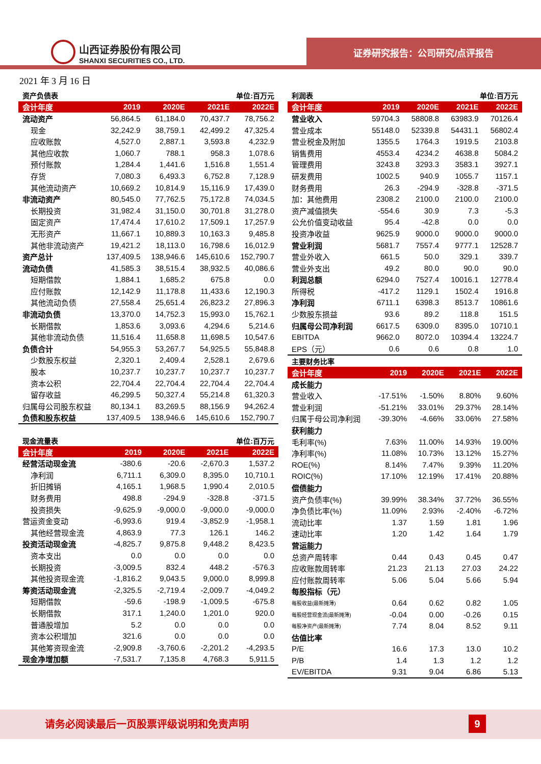山西证券股份有限公司
SHANXI SECURITIES CO., LTD.
证券研究报告：公司研究/点评报告
2021 年 3 月 16 日
| 资产负债表 | 单位:百万元 | | | |
| 会计年度 | 2019 | 2020E | 2021E | 2022E |
| 流动资产 | 56,864.5 | 61,184.0 | 70,437.7 | 78,756.2 |
| 现金 | 32,242.9 | 38,759.1 | 42,499.2 | 47,325.4 |
| 应收账款 | 4,527.0 | 2,887.1 | 3,593.8 | 4,232.9 |
| 其他应收款 | 1,060.7 | 788.1 | 958.3 | 1,078.6 |
| 预付账款 | 1,284.4 | 1,441.6 | 1,516.8 | 1,551.4 |
| 存货 | 7,080.3 | 6,493.3 | 6,752.8 | 7,128.9 |
| 其他流动资产 | 10,669.2 | 10,814.9 | 15,116.9 | 17,439.0 |
| 非流动资产 | 80,545.0 | 77,762.5 | 75,172.8 | 74,034.5 |
| 长期投资 | 31,982.4 | 31,150.0 | 30,701.8 | 31,278.0 |
| 固定资产 | 17,474.4 | 17,610.2 | 17,509.1 | 17,257.9 |
| 无形资产 | 11,667.1 | 10,889.3 | 10,163.3 | 9,485.8 |
| 其他非流动资产 | 19,421.2 | 18,113.0 | 16,798.6 | 16,012.9 |
| 资产总计 | 137,409.5 | 138,946.6 | 145,610.6 | 152,790.7 |
| 流动负债 | 41,585.3 | 38,515.4 | 38,932.5 | 40,086.6 |
| 短期借款 | 1,884.1 | 1,685.2 | 675.8 | 0.0 |
| 应付账款 | 12,142.9 | 11,178.8 | 11,433.6 | 12,190.3 |
| 其他流动负债 | 27,558.4 | 25,651.4 | 26,823.2 | 27,896.3 |
| 非流动负债 | 13,370.0 | 14,752.3 | 15,993.0 | 15,762.1 |
| 长期借款 | 1,853.6 | 3,093.6 | 4,294.6 | 5,214.6 |
| 其他非流动负债 | 11,516.4 | 11,658.8 | 11,698.5 | 10,547.6 |
| 负债合计 | 54,955.3 | 53,267.7 | 54,925.5 | 55,848.8 |
| 少数股东权益 | 2,320.1 | 2,409.4 | 2,528.1 | 2,679.6 |
| 股本 | 10,237.7 | 10,237.7 | 10,237.7 | 10,237.7 |
| 资本公积 | 22,704.4 | 22,704.4 | 22,704.4 | 22,704.4 |
| 留存收益 | 46,299.5 | 50,327.4 | 55,214.8 | 61,320.3 |
| 归属母公司股东权益 | 80,134.1 | 83,269.5 | 88,156.9 | 94,262.4 |
| 负债和股东权益 | 137,409.5 | 138,946.6 | 145,610.6 | 152,790.7 |
| 现金流量表 | 单位:百万元 | | | |
| 会计年度 | 2019 | 2020E | 2021E | 2022E |
| 经营活动现金流 | -380.6 | -20.6 | -2,670.3 | 1,537.2 |
| 净利润 | 6,711.1 | 6,309.0 | 8,395.0 | 10,710.1 |
| 折旧摊销 | 4,165.1 | 1,968.5 | 1,990.4 | 2,010.5 |
| 财务费用 | 498.8 | -294.9 | -328.8 | -371.5 |
| 投资损失 | -9,625.9 | -9,000.0 | -9,000.0 | -9,000.0 |
| 营运资金变动 | -6,993.6 | 919.4 | -3,852.9 | -1,958.1 |
| 其他经营现金流 | 4,863.9 | 77.3 | 126.1 | 146.2 |
| 投资活动现金流 | -4,825.7 | 9,875.8 | 9,448.2 | 8,423.5 |
| 资本支出 | 0.0 | 0.0 | 0.0 | 0.0 |
| 长期投资 | -3,009.5 | 832.4 | 448.2 | -576.3 |
| 其他投资现金流 | -1,816.2 | 9,043.5 | 9,000.0 | 8,999.8 |
| 筹资活动现金流 | -2,325.5 | -2,719.4 | -2,009.7 | -4,049.2 |
| 短期借款 | -59.6 | -198.9 | -1,009.5 | -675.8 |
| 长期借款 | 317.1 | 1,240.0 | 1,201.0 | 920.0 |
| 普通股增加 | 5.2 | 0.0 | 0.0 | 0.0 |
| 资本公积增加 | 321.6 | 0.0 | 0.0 | 0.0 |
| 其他筹资现金流 | -2,909.8 | -3,760.6 | -2,201.2 | -4,293.5 |
| 现金净增加额 | -7,531.7 | 7,135.8 | 4,768.3 | 5,911.5 |
| 利润表 | 单位:百万元 | | | |
| 会计年度 | 2019 | 2020E | 2021E | 2022E |
| 营业收入 | 59704.3 | 58808.8 | 63983.9 | 70126.4 |
| 营业成本 | 55148.0 | 52339.8 | 54431.1 | 56802.4 |
| 营业税金及附加 | 1355.5 | 1764.3 | 1919.5 | 2103.8 |
| 销售费用 | 4553.4 | 4234.2 | 4638.8 | 5084.2 |
| 管理费用 | 3243.8 | 3293.3 | 3583.1 | 3927.1 |
| 研发费用 | 1002.5 | 940.9 | 1055.7 | 1157.1 |
| 财务费用 | 26.3 | -294.9 | -328.8 | -371.5 |
| 加：其他费用 | 2308.2 | 2100.0 | 2100.0 | 2100.0 |
| 资产减值损失 | -554.6 | 30.9 | 7.3 | -5.3 |
| 公允价值变动收益 | 95.4 | -42.8 | 0.0 | 0.0 |
| 投资净收益 | 9625.9 | 9000.0 | 9000.0 | 9000.0 |
| 营业利润 | 5681.7 | 7557.4 | 9777.1 | 12528.7 |
| 营业外收入 | 661.5 | 50.0 | 329.1 | 339.7 |
| 营业外支出 | 49.2 | 80.0 | 90.0 | 90.0 |
| 利润总额 | 6294.0 | 7527.4 | 10016.1 | 12778.4 |
| 所得税 | -417.2 | 1129.1 | 1502.4 | 1916.8 |
| 净利润 | 6711.1 | 6398.3 | 8513.7 | 10861.6 |
| 少数股东损益 | 93.6 | 89.2 | 118.8 | 151.5 |
| 归属母公司净利润 | 6617.5 | 6309.0 | 8395.0 | 10710.1 |
| EBITDA | 9662.0 | 8072.0 | 10394.4 | 13224.7 |
| EPS（元） | 0.6 | 0.6 | 0.8 | 1.0 |
| 主要财务比率 | | | | |
| 会计年度 | 2019 | 2020E | 2021E | 2022E |
| 成长能力 | | | | |
| 营业收入 | -17.51% | -1.50% | 8.80% | 9.60% |
| 营业利润 | -51.21% | 33.01% | 29.37% | 28.14% |
| 归属于母公司净利润 | -39.30% | -4.66% | 33.06% | 27.58% |
| 获利能力 | | | | |
| 毛利率(%) | 7.63% | 11.00% | 14.93% | 19.00% |
| 净利率(%) | 11.08% | 10.73% | 13.12% | 15.27% |
| ROE(%) | 8.14% | 7.47% | 9.39% | 11.20% |
| ROIC(%) | 17.10% | 12.19% | 17.41% | 20.88% |
| 偿债能力 | | | | |
| 资产负债率(%) | 39.99% | 38.34% | 37.72% | 36.55% |
| 净负债比率(%) | 11.09% | 2.93% | -2.40% | -6.72% |
| 流动比率 | 1.37 | 1.59 | 1.81 | 1.96 |
| 速动比率 | 1.20 | 1.42 | 1.64 | 1.79 |
| 营运能力 | | | | |
| 总资产周转率 | 0.44 | 0.43 | 0.45 | 0.47 |
| 应收账款周转率 | 21.23 | 21.13 | 27.03 | 24.22 |
| 应付账款周转率 | 5.06 | 5.04 | 5.66 | 5.94 |
| 每股指标（元） | | | | |
| 每股收益(最新摊薄) | 0.64 | 0.62 | 0.82 | 1.05 |
| 每股经营现金流(最新摊薄) | -0.04 | 0.00 | -0.26 | 0.15 |
| 每股净资产(最新摊薄) | 7.74 | 8.04 | 8.52 | 9.11 |
| 估值比率 | | | | |
| P/E | 16.6 | 17.3 | 13.0 | 10.2 |
| P/B | 1.4 | 1.3 | 1.2 | 1.2 |
| EV/EBITDA | 9.31 | 9.04 | 6.86 | 5.13 |
请务必阅读最后一页股票评级说明和免责声明
9